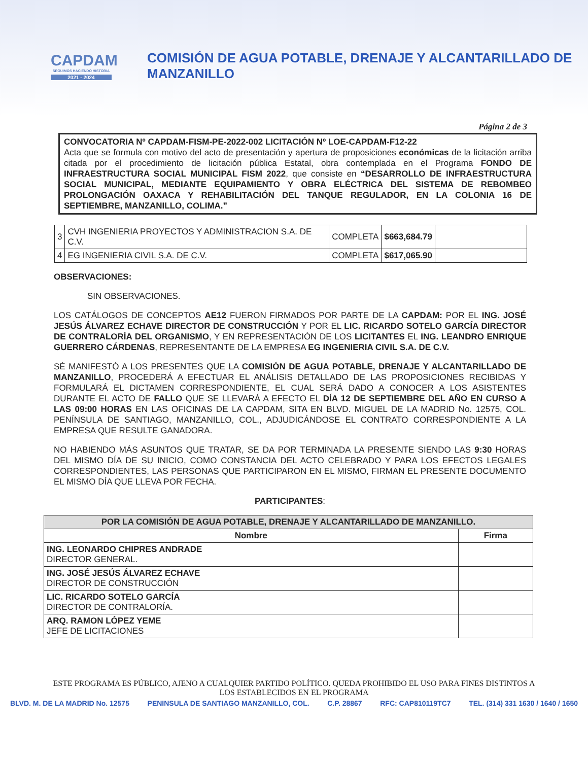CAPDAM
SEGUIMOS HACIENDO HISTORIA
2021 - 2024
COMISIÓN DE AGUA POTABLE, DRENAJE Y ALCANTARILLADO DE MANZANILLO
Página 2 de 3
CONVOCATORIA Nº CAPDAM-FISM-PE-2022-002 LICITACIÓN Nº LOE-CAPDAM-F12-22
Acta que se formula con motivo del acto de presentación y apertura de proposiciones económicas de la licitación arriba citada por el procedimiento de licitación pública Estatal, obra contemplada en el Programa FONDO DE INFRAESTRUCTURA SOCIAL MUNICIPAL FISM 2022, que consiste en “DESARROLLO DE INFRAESTRUCTURA SOCIAL MUNICIPAL, MEDIANTE EQUIPAMIENTO Y OBRA ELÉCTRICA DEL SISTEMA DE REBOMBEO PROLONGACIÓN OAXACA Y REHABILITACIÓN DEL TANQUE REGULADOR, EN LA COLONIA 16 DE SEPTIEMBRE, MANZANILLO, COLIMA.”
| 3 | CVH INGENIERIA PROYECTOS Y ADMINISTRACION S.A. DE C.V. | COMPLETA | $663,684.79 | |
| 4 | EG INGENIERIA CIVIL S.A. DE C.V. | COMPLETA | $617,065.90 | |
OBSERVACIONES:
SIN OBSERVACIONES.
LOS CATÁLOGOS DE CONCEPTOS AE12 FUERON FIRMADOS POR PARTE DE LA CAPDAM: POR EL ING. JOSÉ JESÚS ÁLVAREZ ECHAVE DIRECTOR DE CONSTRUCCIÓN Y POR EL LIC. RICARDO SOTELO GARCÍA DIRECTOR DE CONTRALORÍA DEL ORGANISMO, Y EN REPRESENTACIÓN DE LOS LICITANTES EL ING. LEANDRO ENRIQUE GUERRERO CÁRDENAS, REPRESENTANTE DE LA EMPRESA EG INGENIERIA CIVIL S.A. DE C.V.
SÉ MANIFESTÓ A LOS PRESENTES QUE LA COMISIÓN DE AGUA POTABLE, DRENAJE Y ALCANTARILLADO DE MANZANILLO, PROCEDERÁ A EFECTUAR EL ANÁLISIS DETALLADO DE LAS PROPOSICIONES RECIBIDAS Y FORMULARÁ EL DICTAMEN CORRESPONDIENTE, EL CUAL SERÁ DADO A CONOCER A LOS ASISTENTES DURANTE EL ACTO DE FALLO QUE SE LLEVARÁ A EFECTO EL DÍA 12 DE SEPTIEMBRE DEL AÑO EN CURSO A LAS 09:00 HORAS EN LAS OFICINAS DE LA CAPDAM, SITA EN BLVD. MIGUEL DE LA MADRID No. 12575, COL. PENÍNSULA DE SANTIAGO, MANZANILLO, COL., ADJUDICÁNDOSE EL CONTRATO CORRESPONDIENTE A LA EMPRESA QUE RESULTE GANADORA.
NO HABIENDO MÁS ASUNTOS QUE TRATAR, SE DA POR TERMINADA LA PRESENTE SIENDO LAS 9:30 HORAS DEL MISMO DÍA DE SU INICIO, COMO CONSTANCIA DEL ACTO CELEBRADO Y PARA LOS EFECTOS LEGALES CORRESPONDIENTES, LAS PERSONAS QUE PARTICIPARON EN EL MISMO, FIRMAN EL PRESENTE DOCUMENTO EL MISMO DÍA QUE LLEVA POR FECHA.
PARTICIPANTES:
| POR LA COMISIÓN DE AGUA POTABLE, DRENAJE Y ALCANTARILLADO DE MANZANILLO. | |
| --- | --- |
| Nombre | Firma |
| ING. LEONARDO CHIPRES ANDRADE DIRECTOR GENERAL. | |
| ING. JOSÉ JESÚS ÁLVAREZ ECHAVE DIRECTOR DE CONSTRUCCIÓN | |
| LIC. RICARDO SOTELO GARCÍA DIRECTOR DE CONTRALORÍA. | |
| ARQ. RAMON LÓPEZ YEME JEFE DE LICITACIONES | |
ESTE PROGRAMA ES PÚBLICO, AJENO A CUALQUIER PARTIDO POLÍTICO. QUEDA PROHIBIDO EL USO PARA FINES DISTINTOS A LOS ESTABLECIDOS EN EL PROGRAMA
BLVD. M. DE LA MADRID No. 12575 PENINSULA DE SANTIAGO MANZANILLO, COL. C.P. 28867 RFC: CAP810119TC7 TEL. (314) 331 1630 / 1640 / 1650